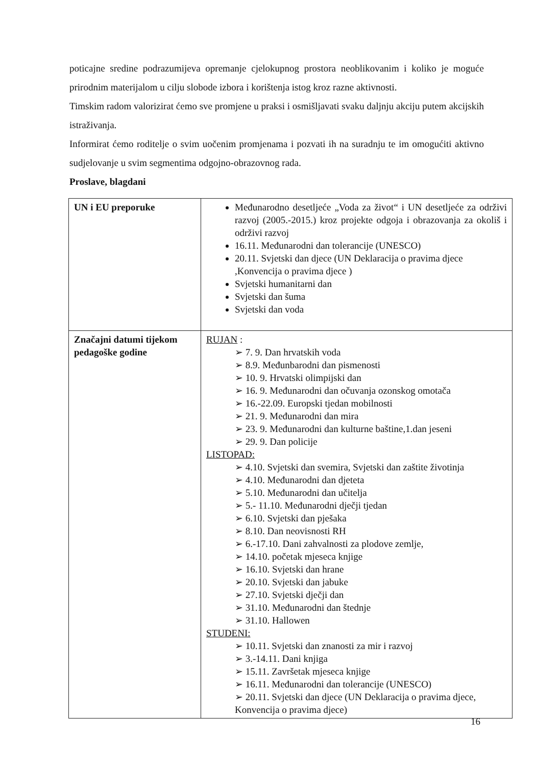poticajne sredine podrazumijeva opremanje cjelokupnog prostora neoblikovanim i koliko je moguće prirodnim materijalom u cilju slobode izbora i korištenja istog kroz razne aktivnosti.
Timskim radom valorizirat ćemo sve promjene u praksi i osmišljavati svaku daljnju akciju putem akcijskih istraživanja.
Informirat ćemo roditelje o svim uočenim promjenama i pozvati ih na suradnju te im omogućiti aktivno sudjelovanje u svim segmentima odgojno-obrazovnog rada.
Proslave, blagdani
| UN i EU preporuke | Međunarodno desetljeće „Voda za život“ i UN desetljeće za održivi razvoj (2005.-2015.) kroz projekte odgoja i obrazovanja za okoliš i održivi razvoj 16.11. Međunarodni dan tolerancije (UNESCO) 20.11. Svjetski dan djece (UN Deklaracija o pravima djece ,Konvencija o pravima djece ) Svjetski humanitarni dan Svjetski dan šuma Svjetski dan voda |
| Značajni datumi tijekom pedagoške godine | RUJAN : ➢ 7. 9. Dan hrvatskih voda ➢ 8.9. Međunbarodni dan pismenosti ➢ 10. 9. Hrvatski olimpijski dan ➢ 16. 9. Međunarodni dan očuvanja ozonskog omotača ➢ 16.-22.09. Europski tjedan mobilnosti ➢ 21. 9. Međunarodni dan mira ➢ 23. 9. Međunarodni dan kulturne baštine,1.dan jeseni ➢ 29. 9. Dan policije LISTOPAD: ➢ 4.10. Svjetski dan svemira, Svjetski dan zaštite životinja ➢ 4.10. Međunarodni dan djeteta ➢ 5.10. Međunarodni dan učitelja ➢ 5.- 11.10. Međunarodni dječji tjedan ➢ 6.10. Svjetski dan pješaka ➢ 8.10. Dan neovisnosti RH ➢ 6.-17.10. Dani zahvalnosti za plodove zemlje, ➢ 14.10. početak mjeseca knjige ➢ 16.10. Svjetski dan hrane ➢ 20.10. Svjetski dan jabuke ➢ 27.10. Svjetski dječji dan ➢ 31.10. Međunarodni dan štednje ➢ 31.10. Hallowen STUDENI: ➢ 10.11. Svjetski dan znanosti za mir i razvoj ➢ 3.-14.11. Dani knjiga ➢ 15.11. Završetak mjeseca knjige ➢ 16.11. Međunarodni dan tolerancije (UNESCO) ➢ 20.11. Svjetski dan djece (UN Deklaracija o pravima djece, Konvencija o pravima djece) |
16